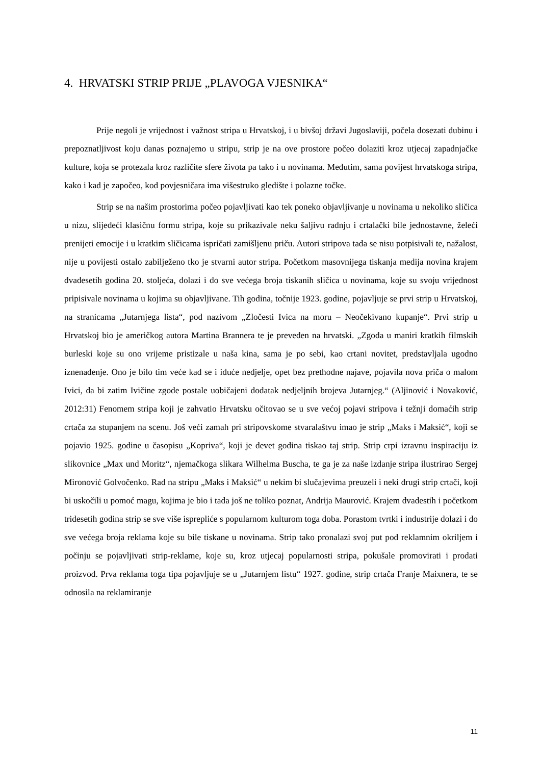4. HRVATSKI STRIP PRIJE „PLAVOGA VJESNIKA“
Prije negoli je vrijednost i važnost stripa u Hrvatskoj, i u bivšoj državi Jugoslaviji, počela dosezati dubinu i prepoznatljivost koju danas poznajemo u stripu, strip je na ove prostore počeo dolaziti kroz utjecaj zapadnjačke kulture, koja se protezala kroz različite sfere života pa tako i u novinama. Međutim, sama povijest hrvatskoga stripa, kako i kad je započeo, kod povjesničara ima višestruko gledište i polazne točke.
Strip se na našim prostorima počeo pojavljivati kao tek poneko objavljivanje u novinama u nekoliko sličica u nizu, slijedeći klasičnu formu stripa, koje su prikazivale neku šaljivu radnju i crtalački bile jednostavne, želeći prenijeti emocije i u kratkim sličicama ispričati zamišljenu priču. Autori stripova tada se nisu potpisivali te, nažalost, nije u povijesti ostalo zabilježeno tko je stvarni autor stripa. Početkom masovnijega tiskanja medija novina krajem dvadesetih godina 20. stoljeća, dolazi i do sve većega broja tiskanih sličica u novinama, koje su svoju vrijednost pripisivale novinama u kojima su objavljivane. Tih godina, točnije 1923. godine, pojavljuje se prvi strip u Hrvatskoj, na stranicama „Jutarnjega lista“, pod nazivom „Zločesti Ivica na moru – Neočekivano kupanje“. Prvi strip u Hrvatskoj bio je američkog autora Martina Brannera te je preveden na hrvatski. „Zgoda u maniri kratkih filmskih burleski koje su ono vrijeme pristizale u naša kina, sama je po sebi, kao crtani novitet, predstavljala ugodno iznenađenje. Ono je bilo tim veće kad se i iduće nedjelje, opet bez prethodne najave, pojavila nova priča o malom Ivici, da bi zatim Ivičine zgode postale uobičajeni dodatak nedjeljnih brojeva Jutarnjeg.“ (Aljinović i Novaković, 2012:31) Fenomem stripa koji je zahvatio Hrvatsku očitovao se u sve većoj pojavi stripova i težnji domaćih strip crtača za stupanjem na scenu. Još veći zamah pri stripovskome stvaralaštvu imao je strip „Maks i Maksić“, koji se pojavio 1925. godine u časopisu „Kopriva“, koji je devet godina tiskao taj strip. Strip crpi izravnu inspiraciju iz slikovnice „Max und Moritz“, njemačkoga slikara Wilhelma Buscha, te ga je za naše izdanje stripa ilustrirao Sergej Mironović Golvočenko. Rad na stripu „Maks i Maksić“ u nekim bi slučajevima preuzeli i neki drugi strip crtači, koji bi uskočili u pomoć magu, kojima je bio i tada još ne toliko poznat, Andrija Maurović. Krajem dvadestih i početkom tridesetih godina strip se sve više isprepliće s popularnom kulturom toga doba. Porastom tvrtki i industrije dolazi i do sve većega broja reklama koje su bile tiskane u novinama. Strip tako pronalazi svoj put pod reklamnim okriljem i počinju se pojavljivati strip-reklame, koje su, kroz utjecaj popularnosti stripa, pokušale promovirati i prodati proizvod. Prva reklama toga tipa pojavljuje se u „Jutarnjem listu“ 1927. godine, strip crtača Franje Maixnera, te se odnosila na reklamiranje
11